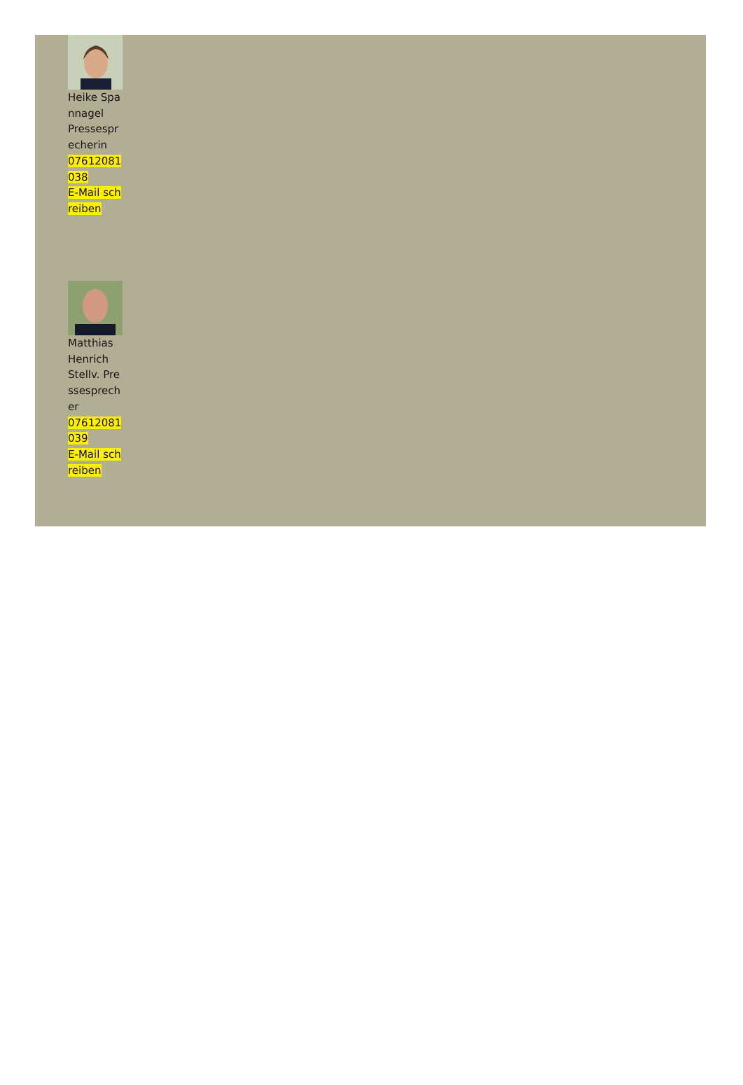Heike Spannagel
Pressesprecherin
07612081038
E-Mail schreiben
Matthias Henrich
Stellv. Pressesprecher
07612081039
E-Mail schreiben